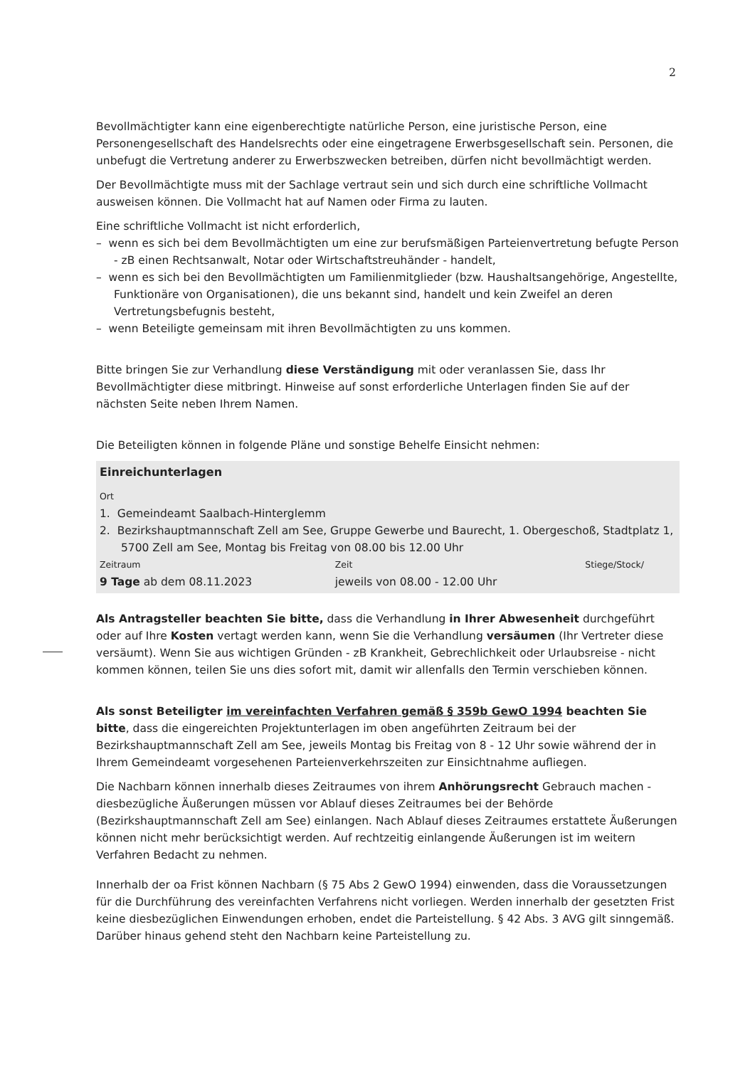2
Bevollmächtigter kann eine eigenberechtigte natürliche Person, eine juristische Person, eine Personengesellschaft des Handelsrechts oder eine eingetragene Erwerbsgesellschaft sein. Personen, die unbefugt die Vertretung anderer zu Erwerbszwecken betreiben, dürfen nicht bevollmächtigt werden.
Der Bevollmächtigte muss mit der Sachlage vertraut sein und sich durch eine schriftliche Vollmacht ausweisen können. Die Vollmacht hat auf Namen oder Firma zu lauten.
Eine schriftliche Vollmacht ist nicht erforderlich,
– wenn es sich bei dem Bevollmächtigten um eine zur berufsmäßigen Parteienvertretung befugte Person - zB einen Rechtsanwalt, Notar oder Wirtschaftstreuhänder - handelt,
– wenn es sich bei den Bevollmächtigten um Familienmitglieder (bzw. Haushaltsangehörige, Angestellte, Funktionäre von Organisationen), die uns bekannt sind, handelt und kein Zweifel an deren Vertretungsbefugnis besteht,
– wenn Beteiligte gemeinsam mit ihren Bevollmächtigten zu uns kommen.
Bitte bringen Sie zur Verhandlung diese Verständigung mit oder veranlassen Sie, dass Ihr Bevollmächtigter diese mitbringt. Hinweise auf sonst erforderliche Unterlagen finden Sie auf der nächsten Seite neben Ihrem Namen.
Die Beteiligten können in folgende Pläne und sonstige Behelfe Einsicht nehmen:
Einreichunterlagen
Ort
1. Gemeindeamt Saalbach-Hinterglemm
2. Bezirkshauptmannschaft Zell am See, Gruppe Gewerbe und Baurecht, 1. Obergeschoß, Stadtplatz 1, 5700 Zell am See, Montag bis Freitag von 08.00 bis 12.00 Uhr
| Zeitraum | Zeit | Stiege/Stock/ |
| --- | --- | --- |
| 9 Tage ab dem 08.11.2023 | jeweils von 08.00 - 12.00 Uhr | |
Als Antragsteller beachten Sie bitte, dass die Verhandlung in Ihrer Abwesenheit durchgeführt oder auf Ihre Kosten vertagt werden kann, wenn Sie die Verhandlung versäumen (Ihr Vertreter diese versäumt). Wenn Sie aus wichtigen Gründen - zB Krankheit, Gebrechlichkeit oder Urlaubsreise - nicht kommen können, teilen Sie uns dies sofort mit, damit wir allenfalls den Termin verschieben können.
Als sonst Beteiligter im vereinfachten Verfahren gemäß § 359b GewO 1994 beachten Sie bitte, dass die eingereichten Projektunterlagen im oben angeführten Zeitraum bei der Bezirkshauptmannschaft Zell am See, jeweils Montag bis Freitag von 8 - 12 Uhr sowie während der in Ihrem Gemeindeamt vorgesehenen Parteienverkehrszeiten zur Einsichtnahme aufliegen.
Die Nachbarn können innerhalb dieses Zeitraumes von ihrem Anhörungsrecht Gebrauch machen - diesbezügliche Äußerungen müssen vor Ablauf dieses Zeitraumes bei der Behörde (Bezirkshauptmannschaft Zell am See) einlangen. Nach Ablauf dieses Zeitraumes erstattete Äußerungen können nicht mehr berücksichtigt werden. Auf rechtzeitig einlangende Äußerungen ist im weitern Verfahren Bedacht zu nehmen.
Innerhalb der oa Frist können Nachbarn (§ 75 Abs 2 GewO 1994) einwenden, dass die Voraussetzungen für die Durchführung des vereinfachten Verfahrens nicht vorliegen. Werden innerhalb der gesetzten Frist keine diesbezüglichen Einwendungen erhoben, endet die Parteistellung. § 42 Abs. 3 AVG gilt sinngemäß. Darüber hinaus gehend steht den Nachbarn keine Parteistellung zu.